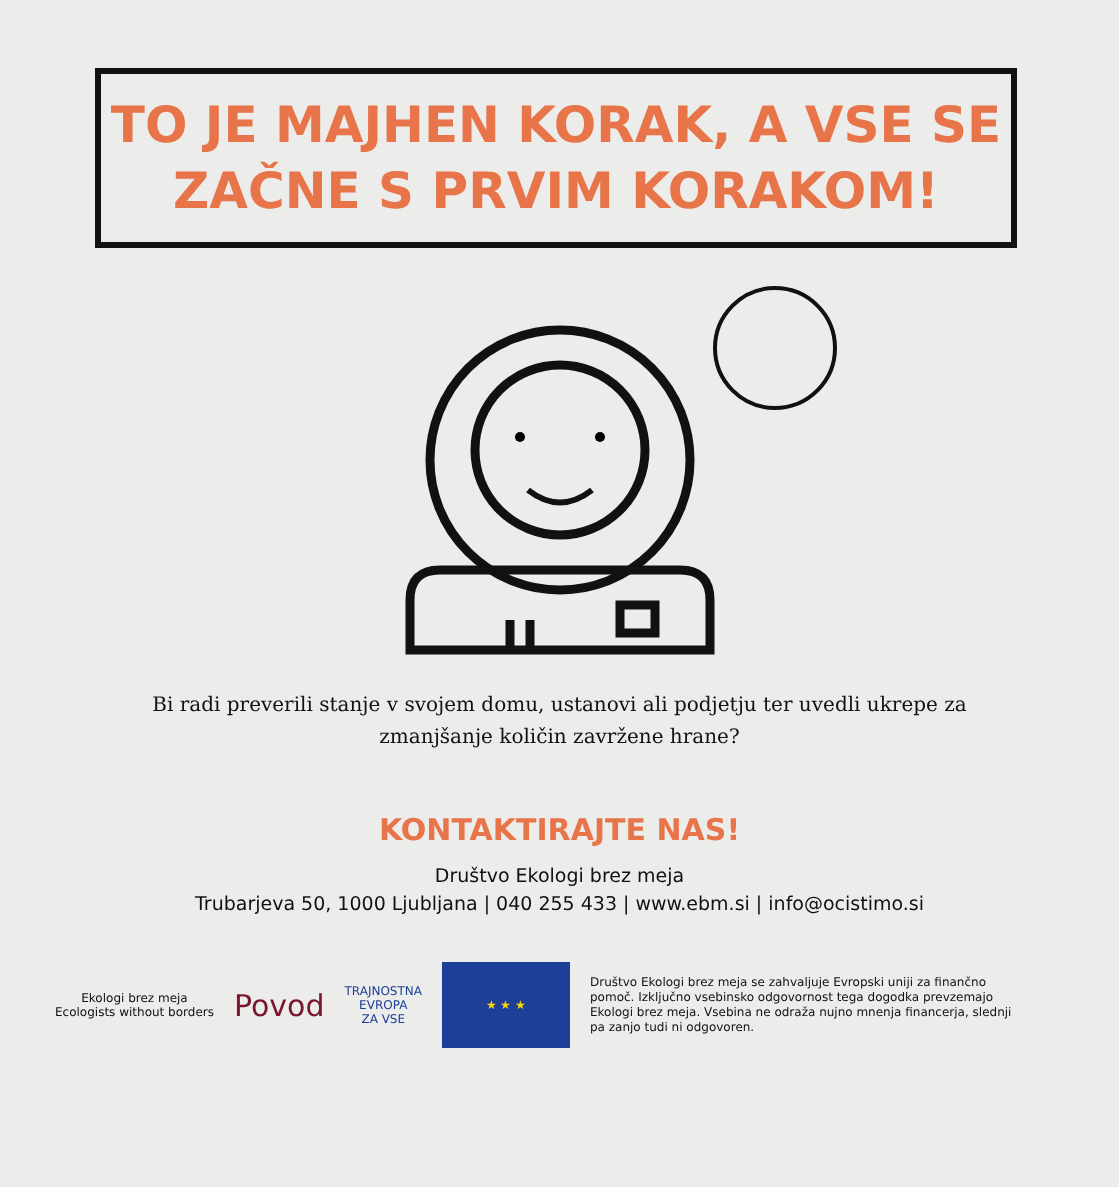TO JE MAJHEN KORAK, A VSE SE
ZAČNE S PRVIM KORAKOM!
Bi radi preverili stanje v svojem domu, ustanovi ali podjetju ter uvedli ukrepe za
zmanjšanje količin zavržene hrane?
KONTAKTIRAJTE NAS!
Društvo Ekologi brez meja
Trubarjeva 50, 1000 Ljubljana | 040 255 433 | www.ebm.si | info@ocistimo.si
Ekologi brez meja
Ecologists without borders
Povod
TRAJNOSTNA
EVROPA
ZA VSE
★ ★ ★
Društvo Ekologi brez meja se zahvaljuje Evropski uniji za finančno pomoč. Izključno vsebinsko odgovornost tega dogodka prevzemajo Ekologi brez meja. Vsebina ne odraža nujno mnenja financerja, slednji pa zanjo tudi ni odgovoren.